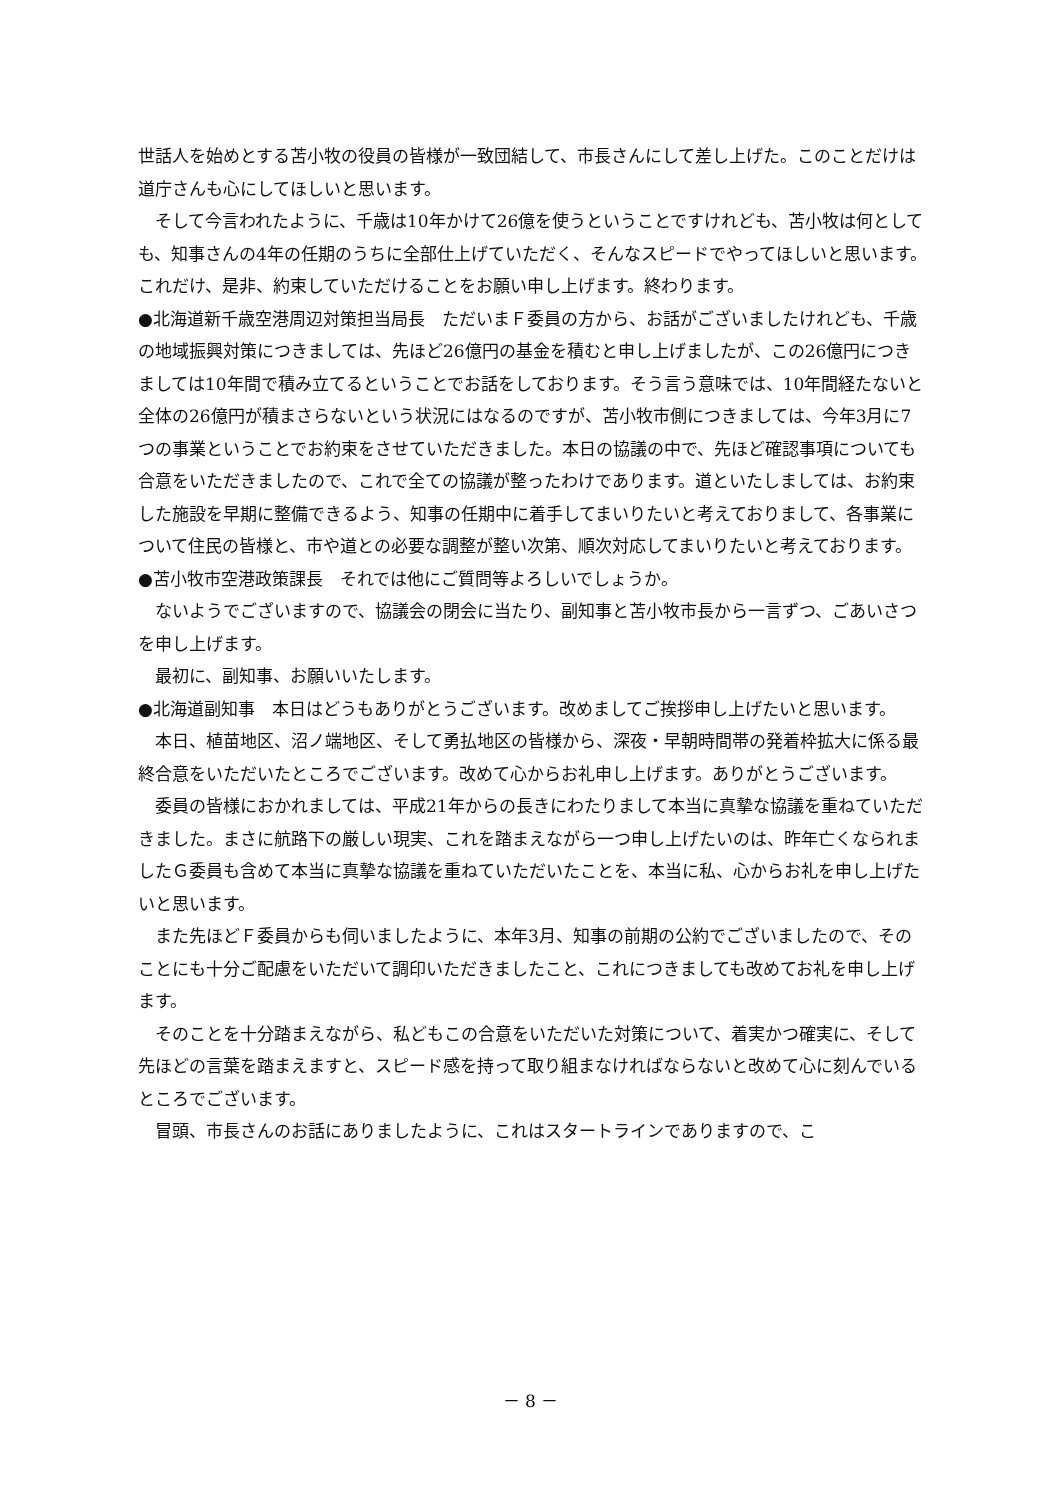世話人を始めとする苫小牧の役員の皆様が一致団結して、市長さんにして差し上げた。このことだけは道庁さんも心にしてほしいと思います。
そして今言われたように、千歳は10年かけて26億を使うということですけれども、苫小牧は何としても、知事さんの4年の任期のうちに全部仕上げていただく、そんなスピードでやってほしいと思います。これだけ、是非、約束していただけることをお願い申し上げます。終わります。
●北海道新千歳空港周辺対策担当局長　ただいまＦ委員の方から、お話がございましたけれども、千歳の地域振興対策につきましては、先ほど26億円の基金を積むと申し上げましたが、この26億円につきましては10年間で積み立てるということでお話をしております。そう言う意味では、10年間経たないと全体の26億円が積まさらないという状況にはなるのですが、苫小牧市側につきましては、今年3月に7つの事業ということでお約束をさせていただきました。本日の協議の中で、先ほど確認事項についても合意をいただきましたので、これで全ての協議が整ったわけであります。道といたしましては、お約束した施設を早期に整備できるよう、知事の任期中に着手してまいりたいと考えておりまして、各事業について住民の皆様と、市や道との必要な調整が整い次第、順次対応してまいりたいと考えております。
●苫小牧市空港政策課長　それでは他にご質問等よろしいでしょうか。
ないようでございますので、協議会の閉会に当たり、副知事と苫小牧市長から一言ずつ、ごあいさつを申し上げます。
最初に、副知事、お願いいたします。
●北海道副知事　本日はどうもありがとうございます。改めましてご挨拶申し上げたいと思います。
本日、植苗地区、沼ノ端地区、そして勇払地区の皆様から、深夜・早朝時間帯の発着枠拡大に係る最終合意をいただいたところでございます。改めて心からお礼申し上げます。ありがとうございます。
委員の皆様におかれましては、平成21年からの長きにわたりまして本当に真摯な協議を重ねていただきました。まさに航路下の厳しい現実、これを踏まえながら一つ申し上げたいのは、昨年亡くなられましたＧ委員も含めて本当に真摯な協議を重ねていただいたことを、本当に私、心からお礼を申し上げたいと思います。
また先ほどＦ委員からも伺いましたように、本年3月、知事の前期の公約でございましたので、そのことにも十分ご配慮をいただいて調印いただきましたこと、これにつきましても改めてお礼を申し上げます。
そのことを十分踏まえながら、私どもこの合意をいただいた対策について、着実かつ確実に、そして先ほどの言葉を踏まえますと、スピード感を持って取り組まなければならないと改めて心に刻んでいるところでございます。
冒頭、市長さんのお話にありましたように、これはスタートラインでありますので、こ
－ 8 －